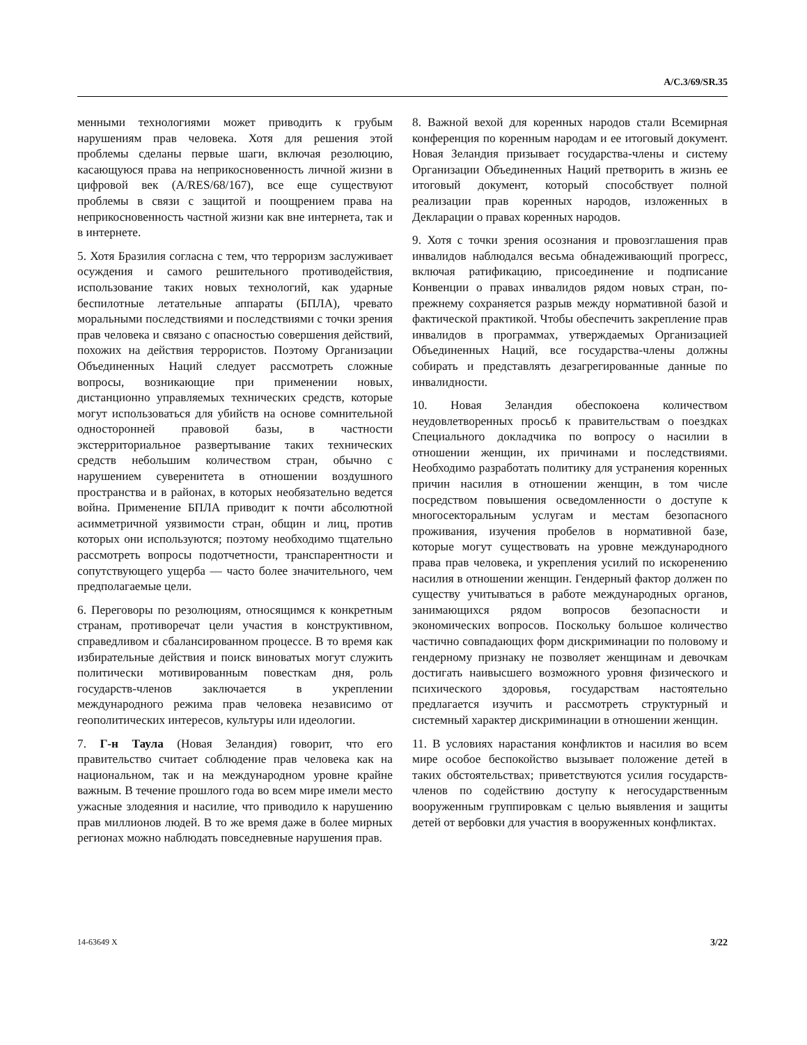A/C.3/69/SR.35
менными технологиями может приводить к грубым нарушениям прав человека. Хотя для решения этой проблемы сделаны первые шаги, включая резолюцию, касающуюся права на неприкосновенность личной жизни в цифровой век (A/RES/68/167), все еще существуют проблемы в связи с защитой и поощрением права на неприкосновенность частной жизни как вне интернета, так и в интернете.
5. Хотя Бразилия согласна с тем, что терроризм заслуживает осуждения и самого решительного противодействия, использование таких новых технологий, как ударные беспилотные летательные аппараты (БПЛА), чревато моральными последствиями и последствиями с точки зрения прав человека и связано с опасностью совершения действий, похожих на действия террористов. Поэтому Организации Объединенных Наций следует рассмотреть сложные вопросы, возникающие при применении новых, дистанционно управляемых технических средств, которые могут использоваться для убийств на основе сомнительной односторонней правовой базы, в частности экстерриториальное развертывание таких технических средств небольшим количеством стран, обычно с нарушением суверенитета в отношении воздушного пространства и в районах, в которых необязательно ведется война. Применение БПЛА приводит к почти абсолютной асимметричной уязвимости стран, общин и лиц, против которых они используются; поэтому необходимо тщательно рассмотреть вопросы подотчетности, транспарентности и сопутствующего ущерба — часто более значительного, чем предполагаемые цели.
6. Переговоры по резолюциям, относящимся к конкретным странам, противоречат цели участия в конструктивном, справедливом и сбалансированном процессе. В то время как избирательные действия и поиск виноватых могут служить политически мотивированным повесткам дня, роль государств-членов заключается в укреплении международного режима прав человека независимо от геополитических интересов, культуры или идеологии.
7. Г-н Таула (Новая Зеландия) говорит, что его правительство считает соблюдение прав человека как на национальном, так и на международном уровне крайне важным. В течение прошлого года во всем мире имели место ужасные злодеяния и насилие, что приводило к нарушению прав миллионов людей. В то же время даже в более мирных регионах можно наблюдать повседневные нарушения прав.
8. Важной вехой для коренных народов стали Всемирная конференция по коренным народам и ее итоговый документ. Новая Зеландия призывает государства-члены и систему Организации Объединенных Наций претворить в жизнь ее итоговый документ, который способствует полной реализации прав коренных народов, изложенных в Декларации о правах коренных народов.
9. Хотя с точки зрения осознания и провозглашения прав инвалидов наблюдался весьма обнадеживающий прогресс, включая ратификацию, присоединение и подписание Конвенции о правах инвалидов рядом новых стран, по-прежнему сохраняется разрыв между нормативной базой и фактической практикой. Чтобы обеспечить закрепление прав инвалидов в программах, утверждаемых Организацией Объединенных Наций, все государства-члены должны собирать и представлять дезагрегированные данные по инвалидности.
10. Новая Зеландия обеспокоена количеством неудовлетворенных просьб к правительствам о поездках Специального докладчика по вопросу о насилии в отношении женщин, их причинами и последствиями. Необходимо разработать политику для устранения коренных причин насилия в отношении женщин, в том числе посредством повышения осведомленности о доступе к многосекторальным услугам и местам безопасного проживания, изучения пробелов в нормативной базе, которые могут существовать на уровне международного права прав человека, и укрепления усилий по искоренению насилия в отношении женщин. Гендерный фактор должен по существу учитываться в работе международных органов, занимающихся рядом вопросов безопасности и экономических вопросов. Поскольку большое количество частично совпадающих форм дискриминации по половому и гендерному признаку не позволяет женщинам и девочкам достигать наивысшего возможного уровня физического и психического здоровья, государствам настоятельно предлагается изучить и рассмотреть структурный и системный характер дискриминации в отношении женщин.
11. В условиях нарастания конфликтов и насилия во всем мире особое беспокойство вызывает положение детей в таких обстоятельствах; приветствуются усилия государств-членов по содействию доступу к негосударственным вооруженным группировкам с целью выявления и защиты детей от вербовки для участия в вооруженных конфликтах.
14-63649 X 3/22